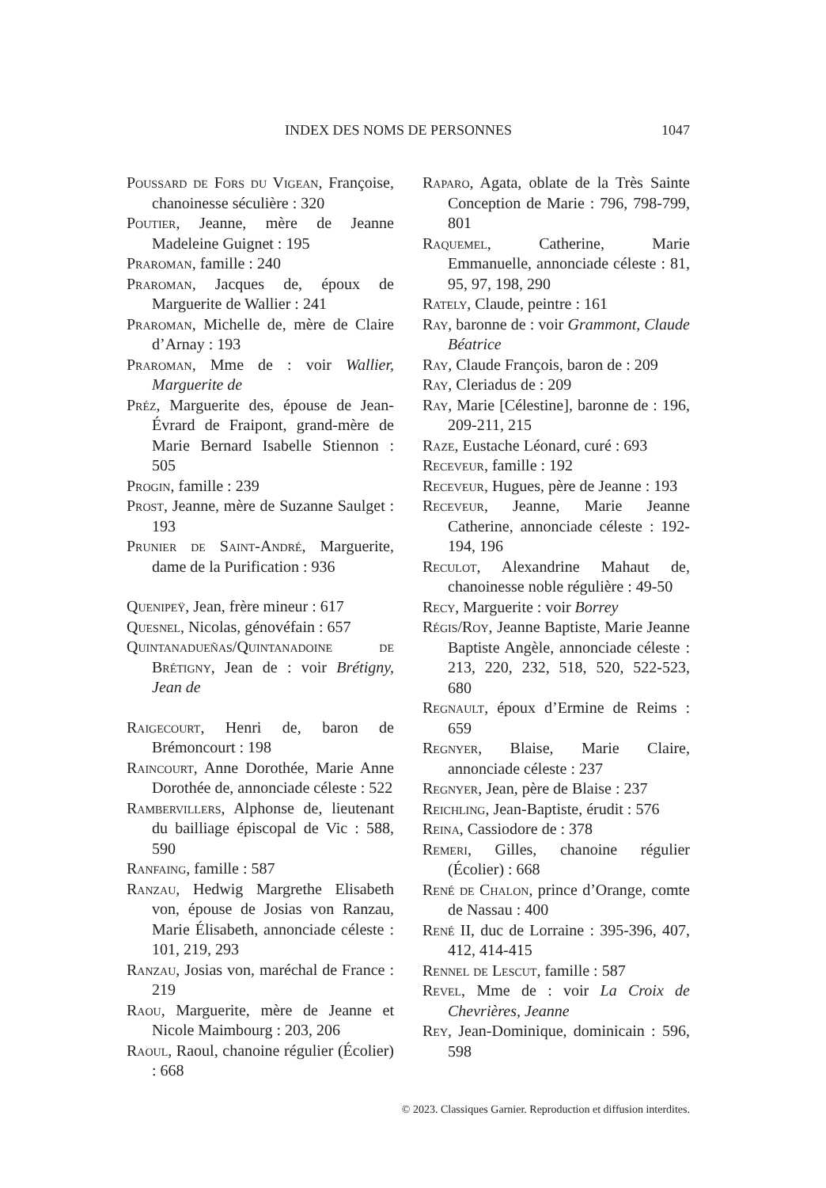INDEX DES NOMS DE PERSONNES 1047
Poussard de Fors du Vigean, Françoise, chanoinesse séculière : 320
Poutier, Jeanne, mère de Jeanne Madeleine Guignet : 195
Praroman, famille : 240
Praroman, Jacques de, époux de Marguerite de Wallier : 241
Praroman, Michelle de, mère de Claire d’Arnay : 193
Praroman, Mme de : voir Wallier, Marguerite de
Préz, Marguerite des, épouse de Jean-Évrard de Fraipont, grand-mère de Marie Bernard Isabelle Stiennon : 505
Progin, famille : 239
Prost, Jeanne, mère de Suzanne Saulget : 193
Prunier de Saint-André, Marguerite, dame de la Purification : 936
Quenipeÿ, Jean, frère mineur : 617
Quesnel, Nicolas, génovéfain : 657
Quintanadueñas/Quintanadoine de Brétigny, Jean de : voir Brétigny, Jean de
Raigecourt, Henri de, baron de Brémoncourt : 198
Raincourt, Anne Dorothée, Marie Anne Dorothée de, annonciade céleste : 522
Rambervillers, Alphonse de, lieutenant du bailliage épiscopal de Vic : 588, 590
Ranfaing, famille : 587
Ranzau, Hedwig Margrethe Elisabeth von, épouse de Josias von Ranzau, Marie Élisabeth, annonciade céleste : 101, 219, 293
Ranzau, Josias von, maréchal de France : 219
Raou, Marguerite, mère de Jeanne et Nicole Maimbourg : 203, 206
Raoul, Raoul, chanoine régulier (Écolier) : 668
Raparo, Agata, oblate de la Très Sainte Conception de Marie : 796, 798-799, 801
Raquemel, Catherine, Marie Emmanuelle, annonciade céleste : 81, 95, 97, 198, 290
Rately, Claude, peintre : 161
Ray, baronne de : voir Grammont, Claude Béatrice
Ray, Claude François, baron de : 209
Ray, Cleriadus de : 209
Ray, Marie [Célestine], baronne de : 196, 209-211, 215
Raze, Eustache Léonard, curé : 693
Receveur, famille : 192
Receveur, Hugues, père de Jeanne : 193
Receveur, Jeanne, Marie Jeanne Catherine, annonciade céleste : 192-194, 196
Reculot, Alexandrine Mahaut de, chanoinesse noble régulière : 49-50
Recy, Marguerite : voir Borrey
Régis/Roy, Jeanne Baptiste, Marie Jeanne Baptiste Angèle, annonciade céleste : 213, 220, 232, 518, 520, 522-523, 680
Regnault, époux d’Ermine de Reims : 659
Regnyer, Blaise, Marie Claire, annonciade céleste : 237
Regnyer, Jean, père de Blaise : 237
Reichling, Jean-Baptiste, érudit : 576
Reina, Cassiodore de : 378
Remeri, Gilles, chanoine régulier (Écolier) : 668
René de Chalon, prince d’Orange, comte de Nassau : 400
René II, duc de Lorraine : 395-396, 407, 412, 414-415
Rennel de Lescut, famille : 587
Revel, Mme de : voir La Croix de Chevrières, Jeanne
Rey, Jean-Dominique, dominicain : 596, 598
© 2023. Classiques Garnier. Reproduction et diffusion interdites.